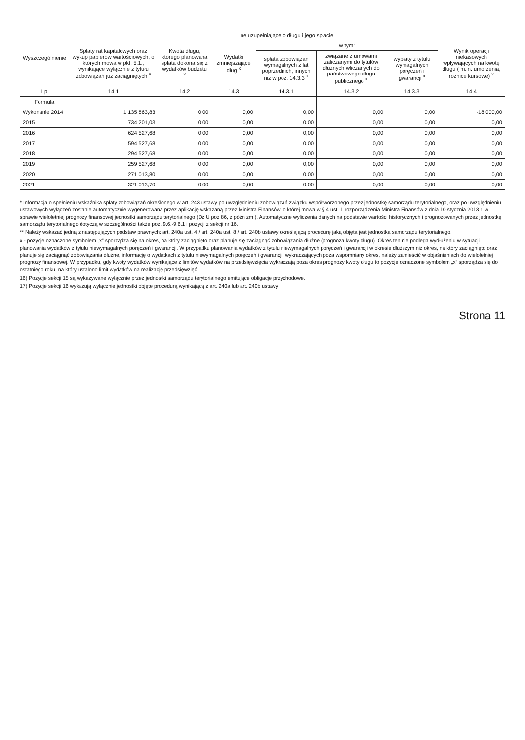| Wyszczególnienie | ne uzupełniające o długu i jego spłacie | | | | | | |
| --- | --- | --- | --- | --- | --- | --- | --- |
| | Spłaty rat kapitałowych oraz wykup papierów wartościowych, o których mowa w pkt. 5.1., wynikające wyłącznie z tytułu zobowiązań już zaciągniętych <sup>x</sup> | Kwota długu, którego planowana spłata dokona się z wydatków budżetu <sup>x</sup> | Wydatki zmniejszające dług <sup>x</sup> | w tym: | | | Wynik operacji niekasowych wpływających na kwotę długu ( m.in. umorzenia, różnice kursowe) <sup>x</sup> |
| | | | | spłata zobowiązań wymagalnych z lat poprzednich, innych niż w poz. 14.3.3 <sup>x</sup> | związane z umowami zaliczanymi do tytułów dłużnych wliczanych do państwowego długu publicznego <sup>x</sup> | wypłaty z tytułu wymagalnych poręczeń i gwarancji <sup>x</sup> | |
| Lp | 14.1 | 14.2 | 14.3 | 14.3.1 | 14.3.2 | 14.3.3 | 14.4 |
| Formuła | | | | | | | |
| Wykonanie 2014 | 1 135 863,83 | 0,00 | 0,00 | 0,00 | 0,00 | 0,00 | -18 000,00 |
| 2015 | 734 201,03 | 0,00 | 0,00 | 0,00 | 0,00 | 0,00 | 0,00 |
| 2016 | 624 527,68 | 0,00 | 0,00 | 0,00 | 0,00 | 0,00 | 0,00 |
| 2017 | 594 527,68 | 0,00 | 0,00 | 0,00 | 0,00 | 0,00 | 0,00 |
| 2018 | 294 527,68 | 0,00 | 0,00 | 0,00 | 0,00 | 0,00 | 0,00 |
| 2019 | 259 527,68 | 0,00 | 0,00 | 0,00 | 0,00 | 0,00 | 0,00 |
| 2020 | 271 013,80 | 0,00 | 0,00 | 0,00 | 0,00 | 0,00 | 0,00 |
| 2021 | 321 013,70 | 0,00 | 0,00 | 0,00 | 0,00 | 0,00 | 0,00 |
* Informacja o spełnieniu wskaźnika spłaty zobowiązań określonego w art. 243 ustawy po uwzględnieniu zobowiązań związku współtworzonego przez jednostkę samorządu terytorialnego, oraz po uwzględnieniu ustawowych wyłączeń zostanie automatycznie wygenerowana przez aplikację wskazaną przez Ministra Finansów, o której mowa w § 4 ust. 1 rozporządzenia Ministra Finansów z dnia 10 stycznia 2013 r. w sprawie wieloletniej prognozy finansowej jednostki samorządu terytorialnego (Dz U poz 86, z późn zm ). Automatyczne wyliczenia danych na podstawie wartości historycznych i prognozowanych przez jednostkę samorządu terytorialnego dotyczą w szczególności także poz. 9.6.-9.6.1 i pozycji z sekcji nr 16.
** Należy wskazać jedną z następujących podstaw prawnych: art. 240a ust. 4 / art. 240a ust. 8 / art. 240b ustawy określającą procedurę jaką objęta jest jednostka samorządu terytorialnego.
x - pozycje oznaczone symbolem „x” sporządza się na okres, na który zaciągnięto oraz planuje się zaciągnąć zobowiązania dłużne (prognoza kwoty długu). Okres ten nie podlega wydłużeniu w sytuacji planowania wydatków z tytułu niewymagalnych poręczeń i gwarancji. W przypadku planowania wydatków z tytułu niewymagalnych poręczeń i gwarancji w okresie dłuższym niż okres, na który zaciągnięto oraz planuje się zaciągnąć zobowiązania dłużne, informację o wydatkach z tytułu niewymagalnych poręczeń i gwarancji, wykraczających poza wspomniany okres, należy zamieścić w objaśnieniach do wieloletniej prognozy finansowej. W przypadku, gdy kwoty wydatków wynikające z limitów wydatków na przedsięwzięcia wykraczają poza okres prognozy kwoty długu to pozycje oznaczone symbolem „x” sporządza się do ostatniego roku, na który ustalono limit wydatków na realizację przedsięwzięć
16) Pozycje sekcji 15 są wykazywane wyłącznie przez jednostki samorządu terytorialnego emitujące obligacje przychodowe.
17) Pozycje sekcji 16 wykazują wyłącznie jednostki objęte procedurą wynikającą z art. 240a lub art. 240b ustawy
Strona 11